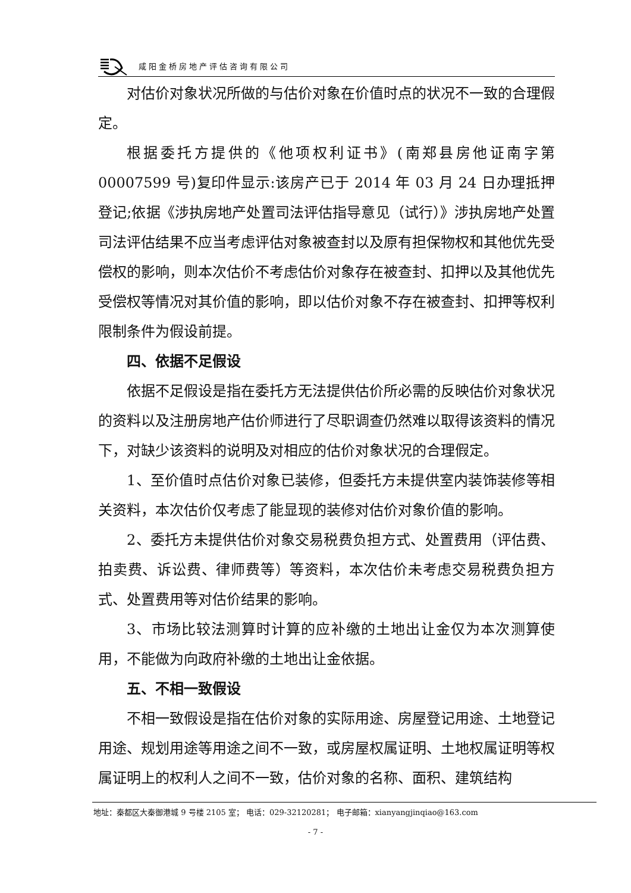咸阳金桥房地产评估咨询有限公司
对估价对象状况所做的与估价对象在价值时点的状况不一致的合理假定。
根据委托方提供的《他项权利证书》(南郑县房他证南字第 00007599 号)复印件显示:该房产已于 2014 年 03 月 24 日办理抵押登记;依据《涉执房地产处置司法评估指导意见（试行）》涉执房地产处置司法评估结果不应当考虑评估对象被查封以及原有担保物权和其他优先受偿权的影响，则本次估价不考虑估价对象存在被查封、扣押以及其他优先受偿权等情况对其价值的影响，即以估价对象不存在被查封、扣押等权利限制条件为假设前提。
四、依据不足假设
依据不足假设是指在委托方无法提供估价所必需的反映估价对象状况的资料以及注册房地产估价师进行了尽职调查仍然难以取得该资料的情况下，对缺少该资料的说明及对相应的估价对象状况的合理假定。
1、至价值时点估价对象已装修，但委托方未提供室内装饰装修等相关资料，本次估价仅考虑了能显现的装修对估价对象价值的影响。
2、委托方未提供估价对象交易税费负担方式、处置费用（评估费、拍卖费、诉讼费、律师费等）等资料，本次估价未考虑交易税费负担方式、处置费用等对估价结果的影响。
3、市场比较法测算时计算的应补缴的土地出让金仅为本次测算使用，不能做为向政府补缴的土地出让金依据。
五、不相一致假设
不相一致假设是指在估价对象的实际用途、房屋登记用途、土地登记用途、规划用途等用途之间不一致，或房屋权属证明、土地权属证明等权属证明上的权利人之间不一致，估价对象的名称、面积、建筑结构
地址：秦都区大秦御港城 9 号楼 2105 室； 电话：029-32120281； 电子邮箱：xianyangjinqiao@163.com
- 7 -